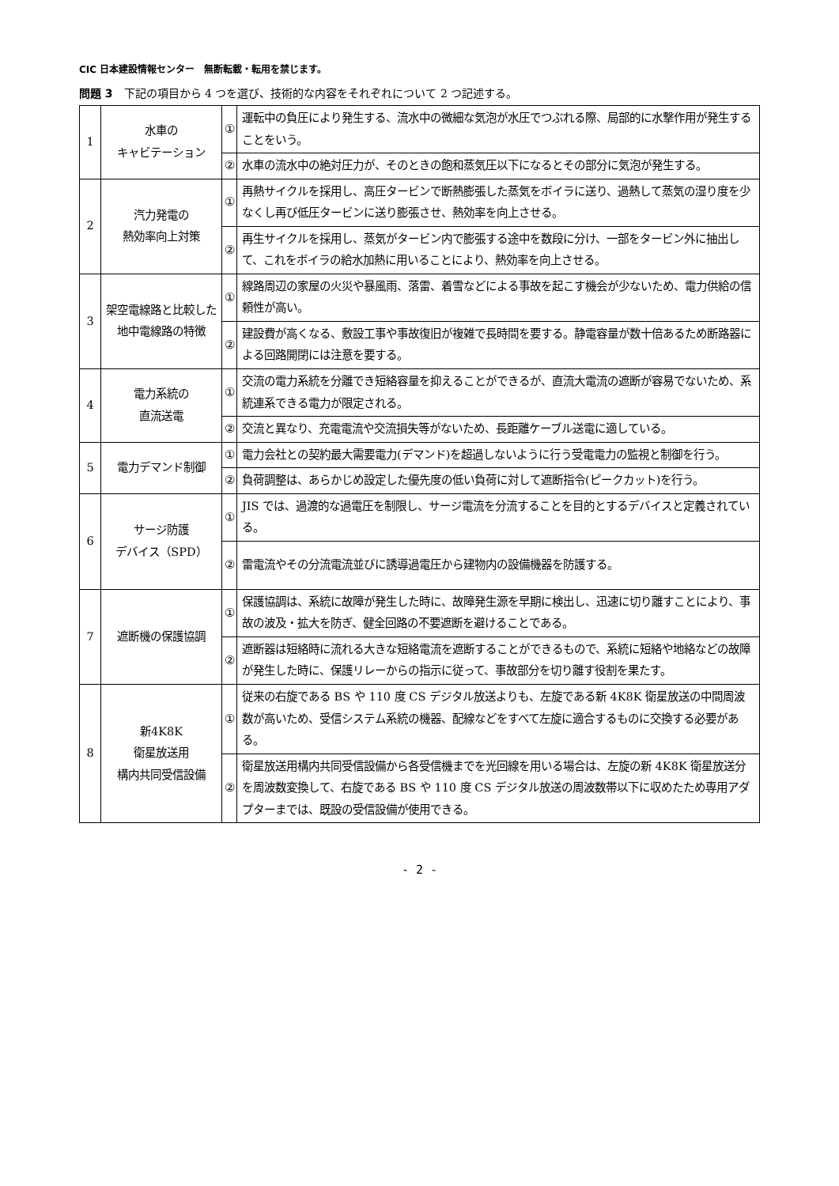CIC 日本建設情報センター　無断転載・転用を禁じます。
問題 3　下記の項目から 4 つを選び、技術的な内容をそれぞれについて 2 つ記述する。
| 1 | 水車の キャビテーション | ① | 運転中の負圧により発生する、流水中の微細な気泡が水圧でつぶれる際、局部的に水撃作用が発生することをいう。 |
| | | ② | 水車の流水中の絶対圧力が、そのときの飽和蒸気圧以下になるとその部分に気泡が発生する。 |
| 2 | 汽力発電の 熱効率向上対策 | ① | 再熱サイクルを採用し、高圧タービンで断熱膨張した蒸気をボイラに送り、過熱して蒸気の湿り度を少なくし再び低圧タービンに送り膨張させ、熱効率を向上させる。 |
| | | ② | 再生サイクルを採用し、蒸気がタービン内で膨張する途中を数段に分け、一部をタービン外に抽出して、これをボイラの給水加熱に用いることにより、熱効率を向上させる。 |
| 3 | 架空電線路と比較した地中電線路の特徴 | ① | 線路周辺の家屋の火災や暴風雨、落雷、着雪などによる事故を起こす機会が少ないため、電力供給の信頼性が高い。 |
| | | ② | 建設費が高くなる、敷設工事や事故復旧が複雑で長時間を要する。静電容量が数十倍あるため断路器による回路開閉には注意を要する。 |
| 4 | 電力系統の 直流送電 | ① | 交流の電力系統を分離でき短絡容量を抑えることができるが、直流大電流の遮断が容易でないため、系統連系できる電力が限定される。 |
| | | ② | 交流と異なり、充電電流や交流損失等がないため、長距離ケーブル送電に適している。 |
| 5 | 電力デマンド制御 | ① | 電力会社との契約最大需要電力(デマンド)を超過しないように行う受電電力の監視と制御を行う。 |
| | | ② | 負荷調整は、あらかじめ設定した優先度の低い負荷に対して遮断指令(ピークカット)を行う。 |
| 6 | サージ防護 デバイス（SPD） | ① | JIS では、過渡的な過電圧を制限し、サージ電流を分流することを目的とするデバイスと定義されている。 |
| | | ② | 雷電流やその分流電流並びに誘導過電圧から建物内の設備機器を防護する。 |
| 7 | 遮断機の保護協調 | ① | 保護協調は、系統に故障が発生した時に、故障発生源を早期に検出し、迅速に切り離すことにより、事故の波及・拡大を防ぎ、健全回路の不要遮断を避けることである。 |
| | | ② | 遮断器は短絡時に流れる大きな短絡電流を遮断することができるもので、系統に短絡や地絡などの故障が発生した時に、保護リレーからの指示に従って、事故部分を切り離す役割を果たす。 |
| 8 | 新4K8K 衛星放送用 構内共同受信設備 | ① | 従来の右旋である BS や 110 度 CS デジタル放送よりも、左旋である新 4K8K 衛星放送の中間周波数が高いため、受信システム系統の機器、配線などをすべて左旋に適合するものに交換する必要がある。 |
| | | ② | 衛星放送用構内共同受信設備から各受信機までを光回線を用いる場合は、左旋の新 4K8K 衛星放送分を周波数変換して、右旋である BS や 110 度 CS デジタル放送の周波数帯以下に収めたため専用アダプターまでは、既設の受信設備が使用できる。 |
- 2 -